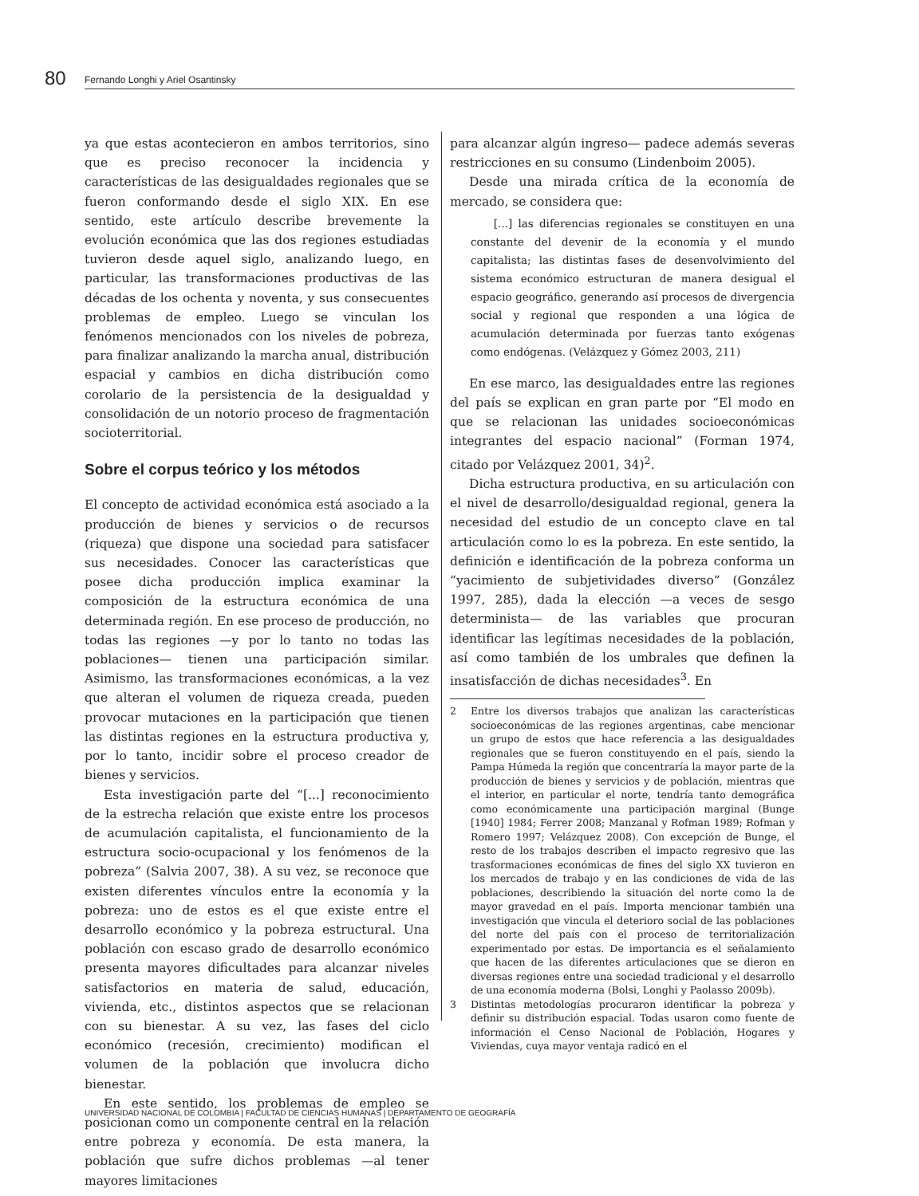80
Fernando Longhi y Ariel Osantinsky
ya que estas acontecieron en ambos territorios, sino que es preciso reconocer la incidencia y características de las desigualdades regionales que se fueron conformando desde el siglo XIX. En ese sentido, este artículo describe brevemente la evolución económica que las dos regiones estudiadas tuvieron desde aquel siglo, analizando luego, en particular, las transformaciones productivas de las décadas de los ochenta y noventa, y sus consecuentes problemas de empleo. Luego se vinculan los fenómenos mencionados con los niveles de pobreza, para finalizar analizando la marcha anual, distribución espacial y cambios en dicha distribución como corolario de la persistencia de la desigualdad y consolidación de un notorio proceso de fragmentación socioterritorial.
Sobre el corpus teórico y los métodos
El concepto de actividad económica está asociado a la producción de bienes y servicios o de recursos (riqueza) que dispone una sociedad para satisfacer sus necesidades. Conocer las características que posee dicha producción implica examinar la composición de la estructura económica de una determinada región. En ese proceso de producción, no todas las regiones —y por lo tanto no todas las poblaciones— tienen una participación similar. Asimismo, las transformaciones económicas, a la vez que alteran el volumen de riqueza creada, pueden provocar mutaciones en la participación que tienen las distintas regiones en la estructura productiva y, por lo tanto, incidir sobre el proceso creador de bienes y servicios.
Esta investigación parte del “[...] reconocimiento de la estrecha relación que existe entre los procesos de acumulación capitalista, el funcionamiento de la estructura socio-ocupacional y los fenómenos de la pobreza” (Salvia 2007, 38). A su vez, se reconoce que existen diferentes vínculos entre la economía y la pobreza: uno de estos es el que existe entre el desarrollo económico y la pobreza estructural. Una población con escaso grado de desarrollo económico presenta mayores dificultades para alcanzar niveles satisfactorios en materia de salud, educación, vivienda, etc., distintos aspectos que se relacionan con su bienestar. A su vez, las fases del ciclo económico (recesión, crecimiento) modifican el volumen de la población que involucra dicho bienestar.
En este sentido, los problemas de empleo se posicionan como un componente central en la relación entre pobreza y economía. De esta manera, la población que sufre dichos problemas —al tener mayores limitaciones
para alcanzar algún ingreso— padece además severas restricciones en su consumo (Lindenboim 2005).
Desde una mirada crítica de la economía de mercado, se considera que:
[...] las diferencias regionales se constituyen en una constante del devenir de la economía y el mundo capitalista; las distintas fases de desenvolvimiento del sistema económico estructuran de manera desigual el espacio geográfico, generando así procesos de divergencia social y regional que responden a una lógica de acumulación determinada por fuerzas tanto exógenas como endógenas. (Velázquez y Gómez 2003, 211)
En ese marco, las desigualdades entre las regiones del país se explican en gran parte por “El modo en que se relacionan las unidades socioeconómicas integrantes del espacio nacional” (Forman 1974, citado por Velázquez 2001, 34)<sup>2</sup>.
Dicha estructura productiva, en su articulación con el nivel de desarrollo/desigualdad regional, genera la necesidad del estudio de un concepto clave en tal articulación como lo es la pobreza. En este sentido, la definición e identificación de la pobreza conforma un “yacimiento de subjetividades diverso” (González 1997, 285), dada la elección —a veces de sesgo determinista— de las variables que procuran identificar las legítimas necesidades de la población, así como también de los umbrales que definen la insatisfacción de dichas necesidades<sup>3</sup>. En
2 Entre los diversos trabajos que analizan las características socioeconómicas de las regiones argentinas, cabe mencionar un grupo de estos que hace referencia a las desigualdades regionales que se fueron constituyendo en el país, siendo la Pampa Húmeda la región que concentraría la mayor parte de la producción de bienes y servicios y de población, mientras que el interior, en particular el norte, tendría tanto demográfica como económicamente una participación marginal (Bunge [1940] 1984; Ferrer 2008; Manzanal y Rofman 1989; Rofman y Romero 1997; Velázquez 2008). Con excepción de Bunge, el resto de los trabajos describen el impacto regresivo que las trasformaciones económicas de fines del siglo XX tuvieron en los mercados de trabajo y en las condiciones de vida de las poblaciones, describiendo la situación del norte como la de mayor gravedad en el país. Importa mencionar también una investigación que vincula el deterioro social de las poblaciones del norte del país con el proceso de territorialización experimentado por estas. De importancia es el señalamiento que hacen de las diferentes articulaciones que se dieron en diversas regiones entre una sociedad tradicional y el desarrollo de una economía moderna (Bolsi, Longhi y Paolasso 2009b).
3 Distintas metodologías procuraron identificar la pobreza y definir su distribución espacial. Todas usaron como fuente de información el Censo Nacional de Población, Hogares y Viviendas, cuya mayor ventaja radicó en el
UNIVERSIDAD NACIONAL DE COLOMBIA | FACULTAD DE CIENCIAS HUMANAS | DEPARTAMENTO DE GEOGRAFÍA